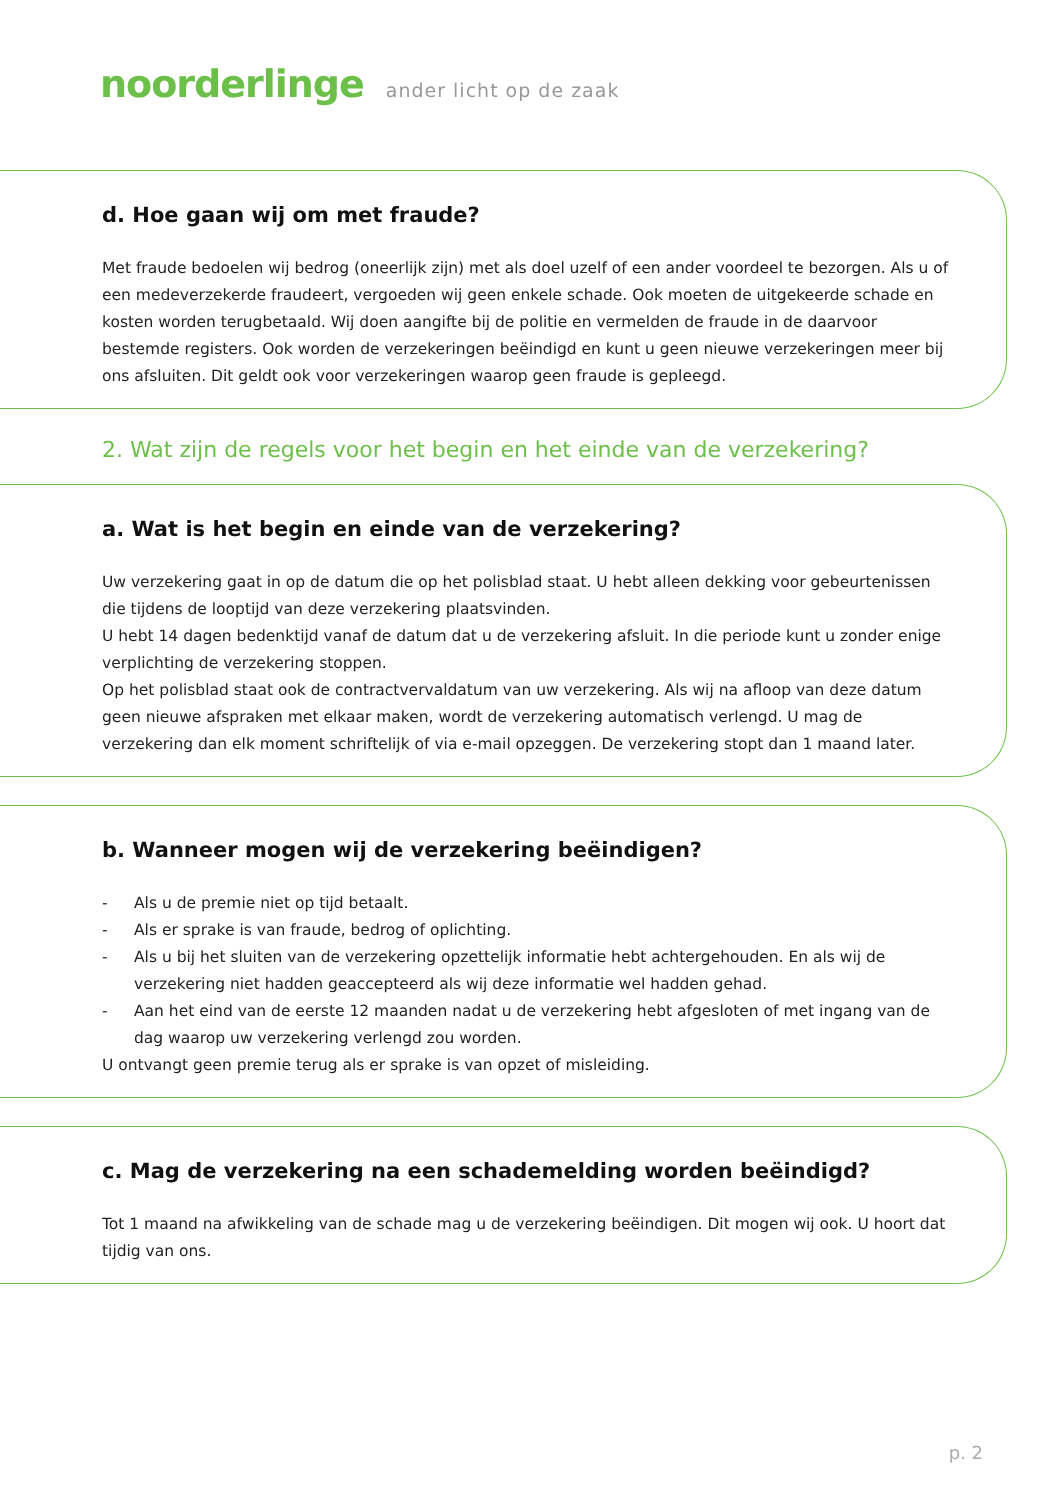noorderlinge ander licht op de zaak
d. Hoe gaan wij om met fraude?
Met fraude bedoelen wij bedrog (oneerlijk zijn) met als doel uzelf of een ander voordeel te bezorgen. Als u of een medeverzekerde fraudeert, vergoeden wij geen enkele schade. Ook moeten de uitgekeerde schade en kosten worden terugbetaald. Wij doen aangifte bij de politie en vermelden de fraude in de daarvoor bestemde registers. Ook worden de verzekeringen beëindigd en kunt u geen nieuwe verzekeringen meer bij ons afsluiten. Dit geldt ook voor verzekeringen waarop geen fraude is gepleegd.
2. Wat zijn de regels voor het begin en het einde van de verzekering?
a. Wat is het begin en einde van de verzekering?
Uw verzekering gaat in op de datum die op het polisblad staat. U hebt alleen dekking voor gebeurtenissen die tijdens de looptijd van deze verzekering plaatsvinden.
U hebt 14 dagen bedenktijd vanaf de datum dat u de verzekering afsluit. In die periode kunt u zonder enige verplichting de verzekering stoppen.
Op het polisblad staat ook de contractvervaldatum van uw verzekering. Als wij na afloop van deze datum geen nieuwe afspraken met elkaar maken, wordt de verzekering automatisch verlengd. U mag de verzekering dan elk moment schriftelijk of via e-mail opzeggen. De verzekering stopt dan 1 maand later.
b. Wanneer mogen wij de verzekering beëindigen?
- Als u de premie niet op tijd betaalt.
- Als er sprake is van fraude, bedrog of oplichting.
- Als u bij het sluiten van de verzekering opzettelijk informatie hebt achtergehouden. En als wij de verzekering niet hadden geaccepteerd als wij deze informatie wel hadden gehad.
- Aan het eind van de eerste 12 maanden nadat u de verzekering hebt afgesloten of met ingang van de dag waarop uw verzekering verlengd zou worden.
U ontvangt geen premie terug als er sprake is van opzet of misleiding.
c. Mag de verzekering na een schademelding worden beëindigd?
Tot 1 maand na afwikkeling van de schade mag u de verzekering beëindigen. Dit mogen wij ook. U hoort dat tijdig van ons.
p. 2